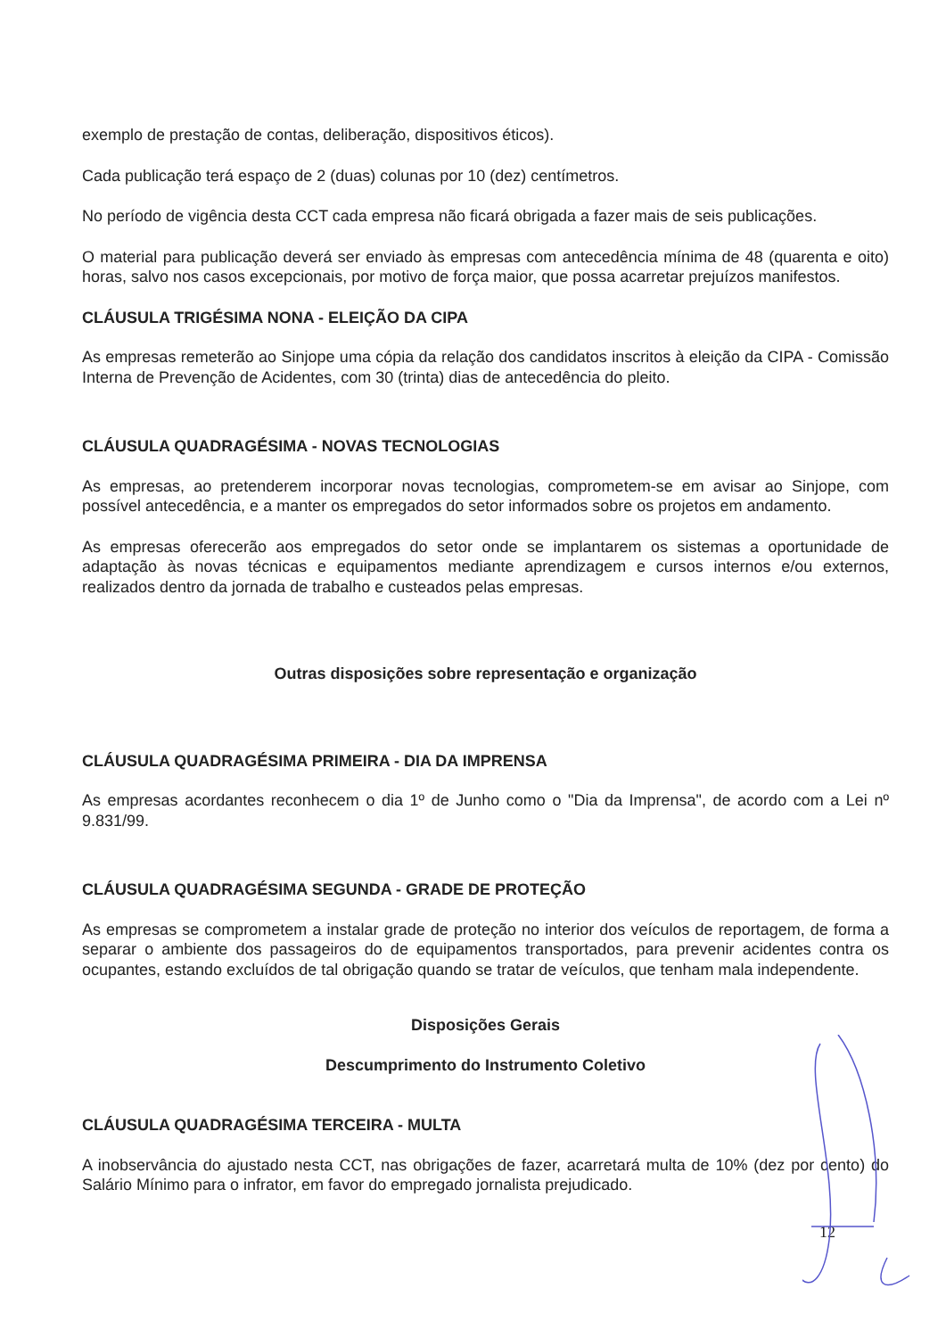exemplo de prestação de contas, deliberação, dispositivos éticos).
Cada publicação terá espaço de 2 (duas) colunas por 10 (dez) centímetros.
No período de vigência desta CCT cada empresa não ficará obrigada a fazer mais de seis publicações.
O material para publicação deverá ser enviado às empresas com antecedência mínima de 48 (quarenta e oito) horas, salvo nos casos excepcionais, por motivo de força maior, que possa acarretar prejuízos manifestos.
CLÁUSULA TRIGÉSIMA NONA - ELEIÇÃO DA CIPA
As empresas remeterão ao Sinjope uma cópia da relação dos candidatos inscritos à eleição da CIPA - Comissão Interna de Prevenção de Acidentes, com 30 (trinta) dias de antecedência do pleito.
CLÁUSULA QUADRAGÉSIMA - NOVAS TECNOLOGIAS
As empresas, ao pretenderem incorporar novas tecnologias, comprometem-se em avisar ao Sinjope, com possível antecedência, e a manter os empregados do setor informados sobre os projetos em andamento.
As empresas oferecerão aos empregados do setor onde se implantarem os sistemas a oportunidade de adaptação às novas técnicas e equipamentos mediante aprendizagem e cursos internos e/ou externos, realizados dentro da jornada de trabalho e custeados pelas empresas.
Outras disposições sobre representação e organização
CLÁUSULA QUADRAGÉSIMA PRIMEIRA - DIA DA IMPRENSA
As empresas acordantes reconhecem o dia 1º de Junho como o "Dia da Imprensa", de acordo com a Lei nº 9.831/99.
CLÁUSULA QUADRAGÉSIMA SEGUNDA - GRADE DE PROTEÇÃO
As empresas se comprometem a instalar grade de proteção no interior dos veículos de reportagem, de forma a separar o ambiente dos passageiros do de equipamentos transportados, para prevenir acidentes contra os ocupantes, estando excluídos de tal obrigação quando se tratar de veículos, que tenham mala independente.
Disposições Gerais
Descumprimento do Instrumento Coletivo
CLÁUSULA QUADRAGÉSIMA TERCEIRA - MULTA
A inobservância do ajustado nesta CCT, nas obrigações de fazer, acarretará multa de 10% (dez por cento) do Salário Mínimo para o infrator, em favor do empregado jornalista prejudicado.
12